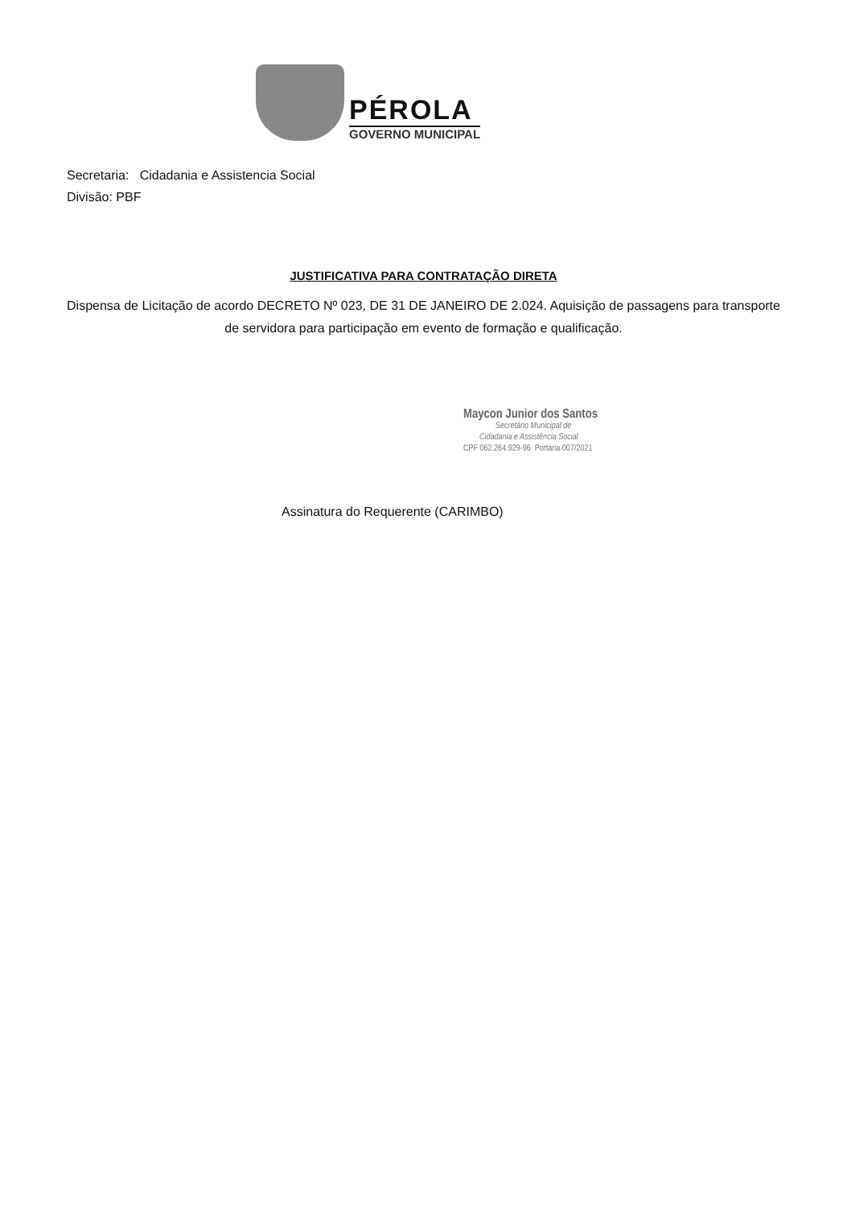PÉROLA
GOVERNO MUNICIPAL
Secretaria: Cidadania e Assistencia Social
Divisão: PBF
JUSTIFICATIVA PARA CONTRATAÇÃO DIRETA
Dispensa de Licitação de acordo DECRETO Nº 023, DE 31 DE JANEIRO DE 2.024. Aquisição de passagens para transporte de servidora para participação em evento de formação e qualificação.
Maycon Junior dos Santos
Secretário Municipal de
Cidadania e Assistência Social
CPF 062.264.929-96 Portaria 007/2021
Assinatura do Requerente (CARIMBO)